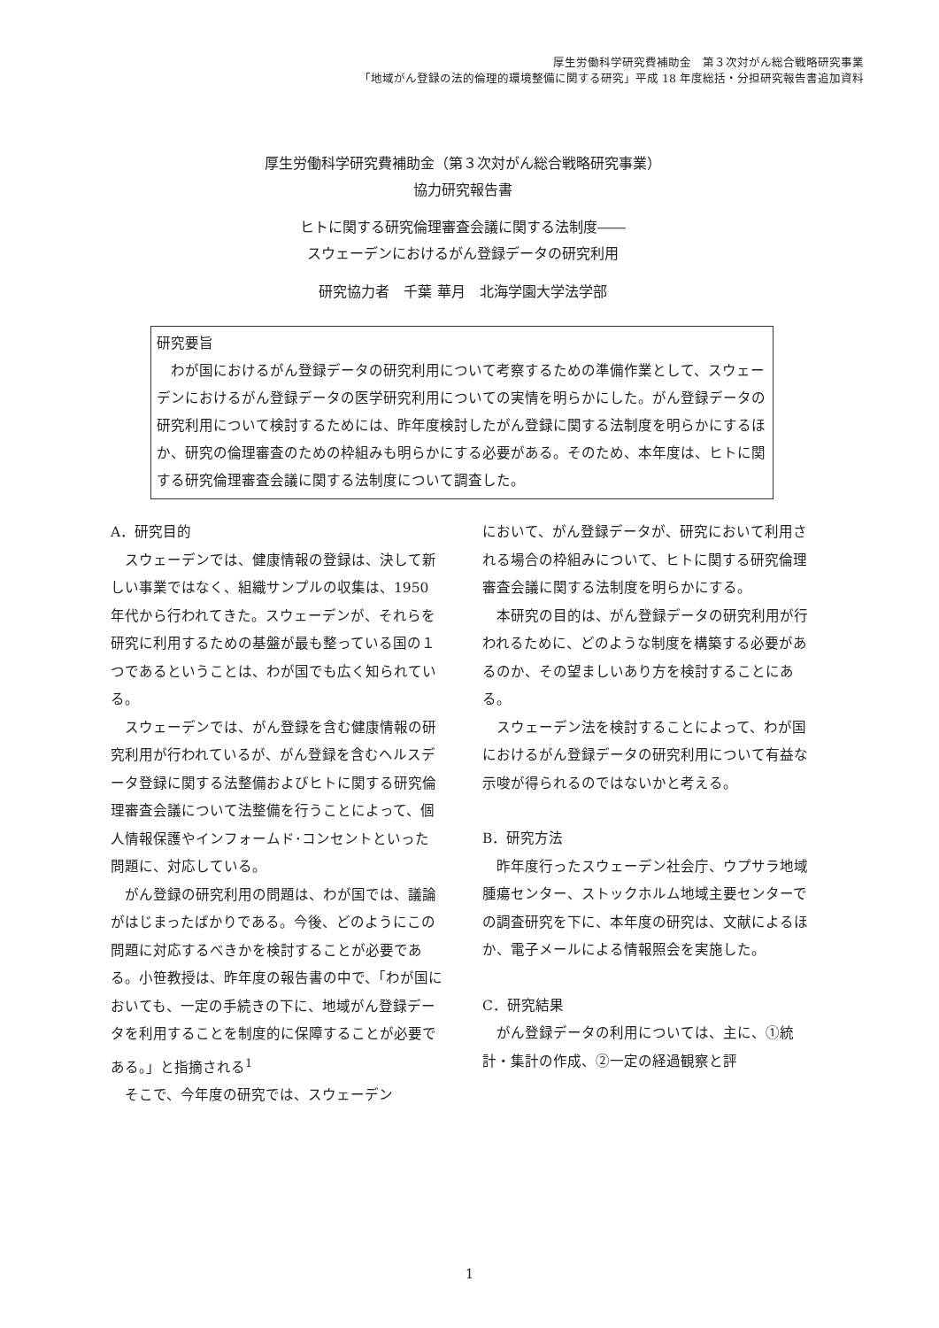厚生労働科学研究費補助金　第３次対がん総合戦略研究事業
「地域がん登録の法的倫理的環境整備に関する研究」平成 18 年度総括・分担研究報告書追加資料
厚生労働科学研究費補助金（第３次対がん総合戦略研究事業）
協力研究報告書
ヒトに関する研究倫理審査会議に関する法制度――
スウェーデンにおけるがん登録データの研究利用
研究協力者　千葉 華月　北海学園大学法学部
研究要旨
わが国におけるがん登録データの研究利用について考察するための準備作業として、スウェーデンにおけるがん登録データの医学研究利用についての実情を明らかにした。がん登録データの研究利用について検討するためには、昨年度検討したがん登録に関する法制度を明らかにするほか、研究の倫理審査のための枠組みも明らかにする必要がある。そのため、本年度は、ヒトに関する研究倫理審査会議に関する法制度について調査した。
A．研究目的
スウェーデンでは、健康情報の登録は、決して新しい事業ではなく、組織サンプルの収集は、1950 年代から行われてきた。スウェーデンが、それらを研究に利用するための基盤が最も整っている国の１つであるということは、わが国でも広く知られている。
スウェーデンでは、がん登録を含む健康情報の研究利用が行われているが、がん登録を含むヘルスデータ登録に関する法整備およびヒトに関する研究倫理審査会議について法整備を行うことによって、個人情報保護やインフォームド･コンセントといった問題に、対応している。
がん登録の研究利用の問題は、わが国では、議論がはじまったばかりである。今後、どのようにこの問題に対応するべきかを検討することが必要である。小笹教授は、昨年度の報告書の中で、「わが国においても、一定の手続きの下に、地域がん登録データを利用することを制度的に保障することが必要である。」と指摘される<sup>1</sup>
そこで、今年度の研究では、スウェーデン
において、がん登録データが、研究において利用される場合の枠組みについて、ヒトに関する研究倫理審査会議に関する法制度を明らかにする。
本研究の目的は、がん登録データの研究利用が行われるために、どのような制度を構築する必要があるのか、その望ましいあり方を検討することにある。
スウェーデン法を検討することによって、わが国におけるがん登録データの研究利用について有益な示唆が得られるのではないかと考える。
B．研究方法
昨年度行ったスウェーデン社会庁、ウプサラ地域腫瘍センター、ストックホルム地域主要センターでの調査研究を下に、本年度の研究は、文献によるほか、電子メールによる情報照会を実施した。
C．研究結果
がん登録データの利用については、主に、①統計・集計の作成、②一定の経過観察と評
1